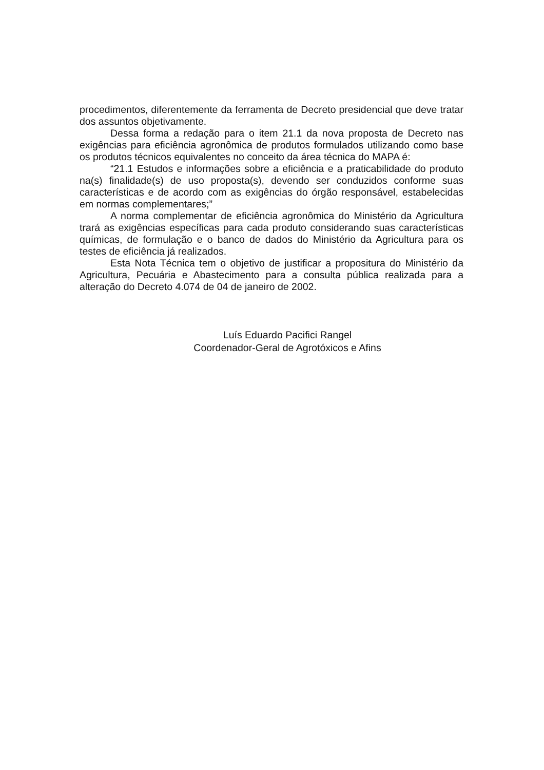procedimentos, diferentemente da ferramenta de Decreto presidencial que deve tratar dos assuntos objetivamente.
Dessa forma a redação para o item 21.1 da nova proposta de Decreto nas exigências para eficiência agronômica de produtos formulados utilizando como base os produtos técnicos equivalentes no conceito da área técnica do MAPA é:
“21.1 Estudos e informações sobre a eficiência e a praticabilidade do produto na(s) finalidade(s) de uso proposta(s), devendo ser conduzidos conforme suas características e de acordo com as exigências do órgão responsável, estabelecidas em normas complementares;”
A norma complementar de eficiência agronômica do Ministério da Agricultura trará as exigências específicas para cada produto considerando suas características químicas, de formulação e o banco de dados do Ministério da Agricultura para os testes de eficiência já realizados.
Esta Nota Técnica tem o objetivo de justificar a propositura do Ministério da Agricultura, Pecuária e Abastecimento para a consulta pública realizada para a alteração do Decreto 4.074 de 04 de janeiro de 2002.
Luís Eduardo Pacifici Rangel
Coordenador-Geral de Agrotóxicos e Afins